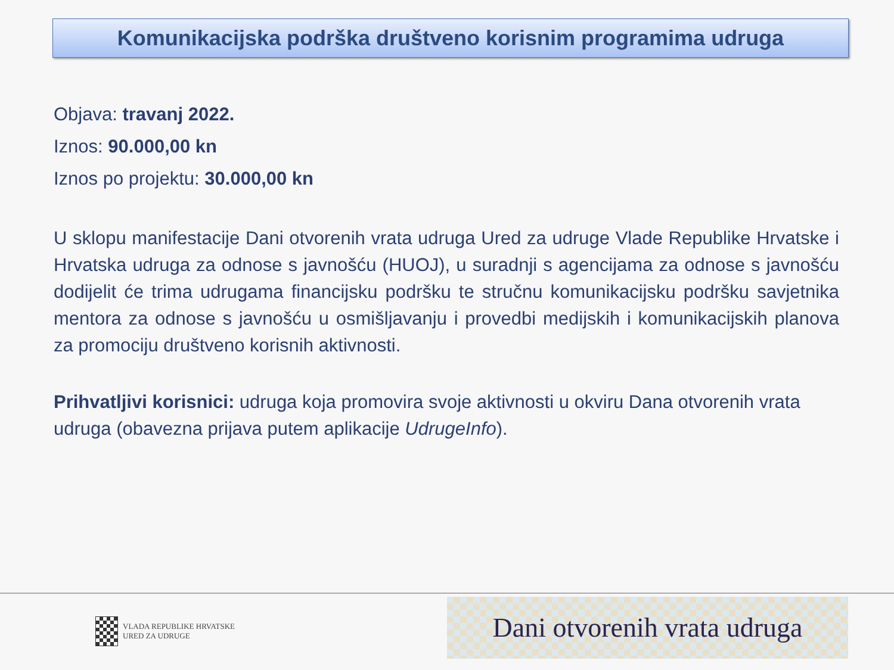Komunikacijska podrška društveno korisnim programima udruga
Objava: travanj 2022.
Iznos: 90.000,00 kn
Iznos po projektu: 30.000,00 kn
U sklopu manifestacije Dani otvorenih vrata udruga Ured za udruge Vlade Republike Hrvatske i Hrvatska udruga za odnose s javnošću (HUOJ), u suradnji s agencijama za odnose s javnošću dodijelit će trima udrugama financijsku podršku te stručnu komunikacijsku podršku savjetnika mentora za odnose s javnošću u osmišljavanju i provedbi medijskih i komunikacijskih planova za promociju društveno korisnih aktivnosti.
Prihvatljivi korisnici: udruga koja promovira svoje aktivnosti u okviru Dana otvorenih vrata udruga (obavezna prijava putem aplikacije UdrugeInfo).
VLADA REPUBLIKE HRVATSKE
URED ZA UDRUGE
Dani otvorenih vrata udruga